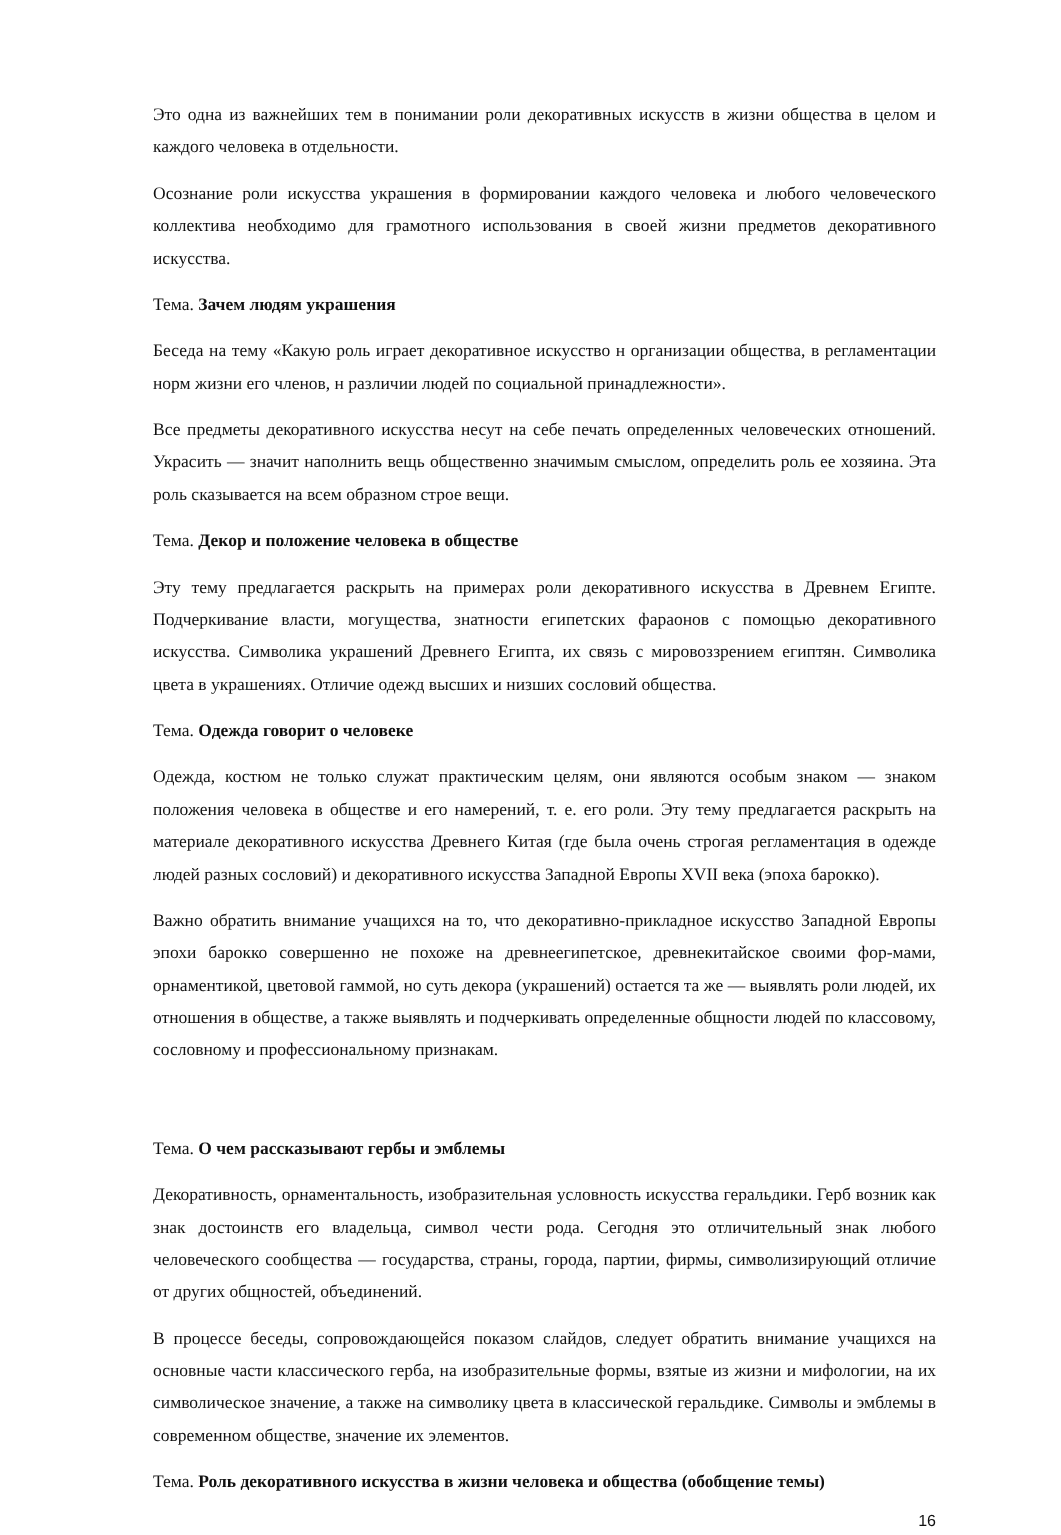Это одна из важнейших тем в понимании роли декоративных искусств в жизни общества в целом и каждого человека в отдельности.
Осознание роли искусства украшения в формировании каждого человека и любого человеческого коллектива необходимо для грамотного использования в своей жизни предметов декоративного искусства.
Тема. Зачем людям украшения
Беседа на тему «Какую роль играет декоративное искусство н организации общества, в регламентации норм жизни его членов, н различии людей по социальной принадлежности».
Все предметы декоративного искусства несут на себе печать определенных человеческих отношений. Украсить — значит наполнить вещь общественно значимым смыслом, определить роль ее хозяина. Эта роль сказывается на всем образном строе вещи.
Тема. Декор и положение человека в обществе
Эту тему предлагается раскрыть на примерах роли декоративного искусства в Древнем Египте. Подчеркивание власти, могущества, знатности египетских фараонов с помощью декоративного искусства. Символика украшений Древнего Египта, их связь с мировоззрением египтян. Символика цвета в украшениях. Отличие одежд высших и низших сословий общества.
Тема. Одежда говорит о человеке
Одежда, костюм не только служат практическим целям, они являются особым знаком — знаком положения человека в обществе и его намерений, т. е. его роли. Эту тему предлагается раскрыть на материале декоративного искусства Древнего Китая (где была очень строгая регламентация в одежде людей разных сословий) и декоративного искусства Западной Европы XVII века (эпоха барокко).
Важно обратить внимание учащихся на то, что декоративно-прикладное искусство Западной Европы эпохи барокко совершенно не похоже на древнеегипетское, древнекитайское своими фор-мами, орнаментикой, цветовой гаммой, но суть декора (украшений) остается та же — выявлять роли людей, их отношения в обществе, а также выявлять и подчеркивать определенные общности людей по классовому, сословному и профессиональному признакам.
Тема. О чем рассказывают гербы и эмблемы
Декоративность, орнаментальность, изобразительная условность искусства геральдики. Герб возник как знак достоинств его владельца, символ чести рода. Сегодня это отличительный знак любого человеческого сообщества — государства, страны, города, партии, фирмы, символизирующий отличие от других общностей, объединений.
В процессе беседы, сопровождающейся показом слайдов, следует обратить внимание учащихся на основные части классического герба, на изобразительные формы, взятые из жизни и мифологии, на их символическое значение, а также на символику цвета в классической геральдике. Символы и эмблемы в современном обществе, значение их элементов.
Тема. Роль декоративного искусства в жизни человека и общества (обобщение темы)
16